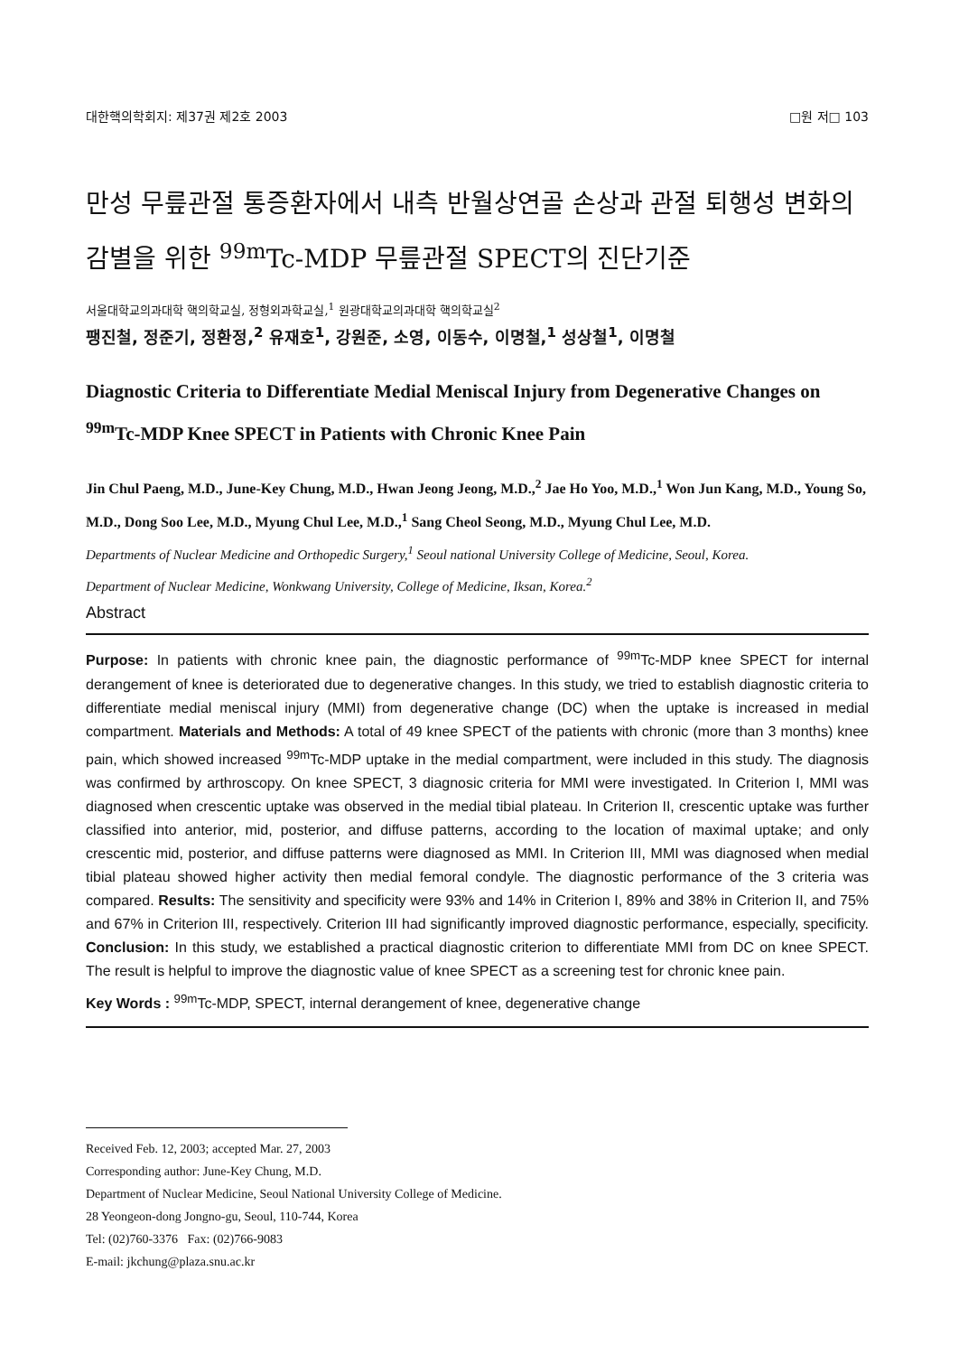대한핵의학회지: 제37권 제2호 2003 □원 저□ 103
만성 무릎관절 통증환자에서 내측 반월상연골 손상과 관절 퇴행성 변화의 감별을 위한 <sup>99m</sup>Tc-MDP 무릎관절 SPECT의 진단기준
서울대학교의과대학 핵의학교실, 정형외과학교실,<sup>1</sup> 원광대학교의과대학 핵의학교실<sup>2</sup>
팽진철, 정준기, 정환정,<sup>2</sup> 유재호<sup>1</sup>, 강원준, 소영, 이동수, 이명철,<sup>1</sup> 성상철<sup>1</sup>, 이명철
Diagnostic Criteria to Differentiate Medial Meniscal Injury from Degenerative Changes on <sup>99m</sup>Tc-MDP Knee SPECT in Patients with Chronic Knee Pain
Jin Chul Paeng, M.D., June-Key Chung, M.D., Hwan Jeong Jeong, M.D.,<sup>2</sup> Jae Ho Yoo, M.D.,<sup>1</sup> Won Jun Kang, M.D., Young So, M.D., Dong Soo Lee, M.D., Myung Chul Lee, M.D.,<sup>1</sup> Sang Cheol Seong, M.D., Myung Chul Lee, M.D.
Departments of Nuclear Medicine and Orthopedic Surgery,<sup>1</sup> Seoul national University College of Medicine, Seoul, Korea.
Department of Nuclear Medicine, Wonkwang University, College of Medicine, Iksan, Korea.<sup>2</sup>
Abstract
Purpose: In patients with chronic knee pain, the diagnostic performance of <sup>99m</sup>Tc-MDP knee SPECT for internal derangement of knee is deteriorated due to degenerative changes. In this study, we tried to establish diagnostic criteria to differentiate medial meniscal injury (MMI) from degenerative change (DC) when the uptake is increased in medial compartment. Materials and Methods: A total of 49 knee SPECT of the patients with chronic (more than 3 months) knee pain, which showed increased <sup>99m</sup>Tc-MDP uptake in the medial compartment, were included in this study. The diagnosis was confirmed by arthroscopy. On knee SPECT, 3 diagnosic criteria for MMI were investigated. In Criterion I, MMI was diagnosed when crescentic uptake was observed in the medial tibial plateau. In Criterion II, crescentic uptake was further classified into anterior, mid, posterior, and diffuse patterns, according to the location of maximal uptake; and only crescentic mid, posterior, and diffuse patterns were diagnosed as MMI. In Criterion III, MMI was diagnosed when medial tibial plateau showed higher activity then medial femoral condyle. The diagnostic performance of the 3 criteria was compared. Results: The sensitivity and specificity were 93% and 14% in Criterion I, 89% and 38% in Criterion II, and 75% and 67% in Criterion III, respectively. Criterion III had significantly improved diagnostic performance, especially, specificity. Conclusion: In this study, we established a practical diagnostic criterion to differentiate MMI from DC on knee SPECT. The result is helpful to improve the diagnostic value of knee SPECT as a screening test for chronic knee pain.
Key Words : <sup>99m</sup>Tc-MDP, SPECT, internal derangement of knee, degenerative change
Received Feb. 12, 2003; accepted Mar. 27, 2003
Corresponding author: June-Key Chung, M.D.
Department of Nuclear Medicine, Seoul National University College of Medicine.
28 Yeongeon-dong Jongno-gu, Seoul, 110-744, Korea
Tel: (02)760-3376 Fax: (02)766-9083
E-mail: jkchung@plaza.snu.ac.kr